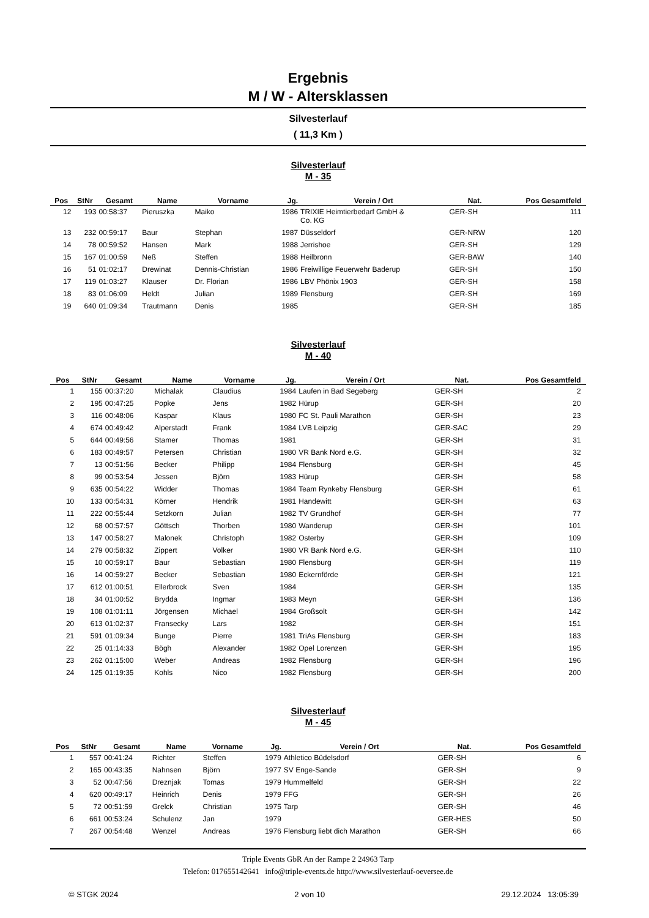Ergebnis
M / W - Altersklassen
Silvesterlauf
( 11,3 Km )
Silvesterlauf
M - 35
| Pos | StNr | Gesamt | Name | Vorname | Jg. | Verein / Ort | Nat. | Pos Gesamtfeld | |
| --- | --- | --- | --- | --- | --- | --- | --- | --- | --- |
| 12 | 193 | 00:58:37 | Pieruszka | Maiko | 1986 | TRIXIE Heimtierbedarf GmbH & Co. KG | GER-SH | 111 | |
| 13 | 232 | 00:59:17 | Baur | Stephan | 1987 | Düsseldorf | GER-NRW | 120 | |
| 14 | 78 | 00:59:52 | Hansen | Mark | 1988 | Jerrishoe | GER-SH | 129 | |
| 15 | 167 | 01:00:59 | Neß | Steffen | 1988 | Heilbronn | GER-BAW | 140 | |
| 16 | 51 | 01:02:17 | Drewinat | Dennis-Christian | 1986 | Freiwillige Feuerwehr Baderup | GER-SH | 150 | |
| 17 | 119 | 01:03:27 | Klauser | Dr. Florian | 1986 | LBV Phönix 1903 | GER-SH | 158 | |
| 18 | 83 | 01:06:09 | Heldt | Julian | 1989 | Flensburg | GER-SH | 169 | |
| 19 | 640 | 01:09:34 | Trautmann | Denis | 1985 | | GER-SH | 185 | |
Silvesterlauf
M - 40
| Pos | StNr | Gesamt | Name | Vorname | Jg. | Verein / Ort | Nat. | Pos Gesamtfeld | |
| --- | --- | --- | --- | --- | --- | --- | --- | --- | --- |
| 1 | 155 | 00:37:20 | Michalak | Claudius | 1984 | Laufen in Bad Segeberg | GER-SH | 2 | |
| 2 | 195 | 00:47:25 | Popke | Jens | 1982 | Hürup | GER-SH | 20 | |
| 3 | 116 | 00:48:06 | Kaspar | Klaus | 1980 | FC St. Pauli Marathon | GER-SH | 23 | |
| 4 | 674 | 00:49:42 | Alperstadt | Frank | 1984 | LVB Leipzig | GER-SAC | 29 | |
| 5 | 644 | 00:49:56 | Stamer | Thomas | 1981 | | GER-SH | 31 | |
| 6 | 183 | 00:49:57 | Petersen | Christian | 1980 | VR Bank Nord e.G. | GER-SH | 32 | |
| 7 | 13 | 00:51:56 | Becker | Philipp | 1984 | Flensburg | GER-SH | 45 | |
| 8 | 99 | 00:53:54 | Jessen | Björn | 1983 | Hürup | GER-SH | 58 | |
| 9 | 635 | 00:54:22 | Widder | Thomas | 1984 | Team Rynkeby Flensburg | GER-SH | 61 | |
| 10 | 133 | 00:54:31 | Körner | Hendrik | 1981 | Handewitt | GER-SH | 63 | |
| 11 | 222 | 00:55:44 | Setzkorn | Julian | 1982 | TV Grundhof | GER-SH | 77 | |
| 12 | 68 | 00:57:57 | Göttsch | Thorben | 1980 | Wanderup | GER-SH | 101 | |
| 13 | 147 | 00:58:27 | Malonek | Christoph | 1982 | Osterby | GER-SH | 109 | |
| 14 | 279 | 00:58:32 | Zippert | Volker | 1980 | VR Bank Nord e.G. | GER-SH | 110 | |
| 15 | 10 | 00:59:17 | Baur | Sebastian | 1980 | Flensburg | GER-SH | 119 | |
| 16 | 14 | 00:59:27 | Becker | Sebastian | 1980 | Eckernförde | GER-SH | 121 | |
| 17 | 612 | 01:00:51 | Ellerbrock | Sven | 1984 | | GER-SH | 135 | |
| 18 | 34 | 01:00:52 | Brydda | Ingmar | 1983 | Meyn | GER-SH | 136 | |
| 19 | 108 | 01:01:11 | Jörgensen | Michael | 1984 | Großsolt | GER-SH | 142 | |
| 20 | 613 | 01:02:37 | Fransecky | Lars | 1982 | | GER-SH | 151 | |
| 21 | 591 | 01:09:34 | Bunge | Pierre | 1981 | TriAs Flensburg | GER-SH | 183 | |
| 22 | 25 | 01:14:33 | Bögh | Alexander | 1982 | Opel Lorenzen | GER-SH | 195 | |
| 23 | 262 | 01:15:00 | Weber | Andreas | 1982 | Flensburg | GER-SH | 196 | |
| 24 | 125 | 01:19:35 | Kohls | Nico | 1982 | Flensburg | GER-SH | 200 | |
Silvesterlauf
M - 45
| Pos | StNr | Gesamt | Name | Vorname | Jg. | Verein / Ort | Nat. | Pos Gesamtfeld | |
| --- | --- | --- | --- | --- | --- | --- | --- | --- | --- |
| 1 | 557 | 00:41:24 | Richter | Steffen | 1979 | Athletico Büdelsdorf | GER-SH | 6 | |
| 2 | 165 | 00:43:35 | Nahnsen | Björn | 1977 | SV Enge-Sande | GER-SH | 9 | |
| 3 | 52 | 00:47:56 | Dreznjak | Tomas | 1979 | Hummelfeld | GER-SH | 22 | |
| 4 | 620 | 00:49:17 | Heinrich | Denis | 1979 | FFG | GER-SH | 26 | |
| 5 | 72 | 00:51:59 | Grelck | Christian | 1975 | Tarp | GER-SH | 46 | |
| 6 | 661 | 00:53:24 | Schulenz | Jan | 1979 | | GER-HES | 50 | |
| 7 | 267 | 00:54:48 | Wenzel | Andreas | 1976 | Flensburg liebt dich Marathon | GER-SH | 66 | |
Triple Events GbR An der Rampe 2 24963 Tarp
Telefon: 017655142641 info@triple-events.de http://www.silvesterlauf-oeversee.de
© STGK 2024 2 von 10 29.12.2024 13:05:39